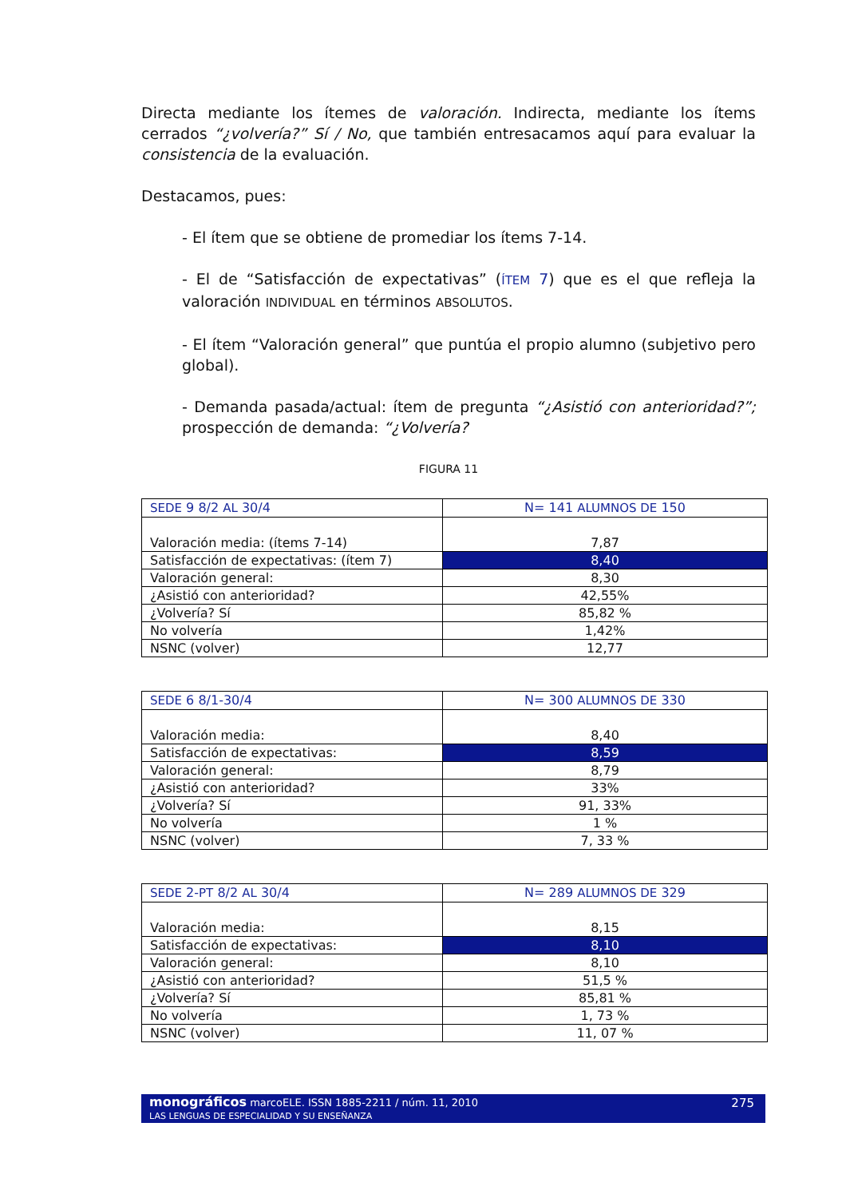Directa mediante los ítemes de valoración. Indirecta, mediante los ítems cerrados “¿volvería?” Sí / No, que también entresacamos aquí para evaluar la consistencia de la evaluación.
Destacamos, pues:
- El ítem que se obtiene de promediar los ítems 7-14.
- El de “Satisfacción de expectativas” (ÍTEM 7) que es el que refleja la valoración INDIVIDUAL en términos ABSOLUTOS.
- El ítem “Valoración general” que puntúa el propio alumno (subjetivo pero global).
- Demanda pasada/actual: ítem de pregunta “¿Asistió con anterioridad?”; prospección de demanda: “¿Volvería?
FIGURA 11
| SEDE 9 8/2 AL 30/4 | N= 141 ALUMNOS DE 150 |
| Valoración media: (ítems 7-14) | 7,87 |
| Satisfacción de expectativas: (ítem 7) | 8,40 |
| Valoración general: | 8,30 |
| ¿Asistió con anterioridad? | 42,55% |
| ¿Volvería? Sí | 85,82 % |
| No volvería | 1,42% |
| NSNC (volver) | 12,77 |
| SEDE 6 8/1-30/4 | N= 300 ALUMNOS DE 330 |
| Valoración media: | 8,40 |
| Satisfacción de expectativas: | 8,59 |
| Valoración general: | 8,79 |
| ¿Asistió con anterioridad? | 33% |
| ¿Volvería? Sí | 91, 33% |
| No volvería | 1 % |
| NSNC (volver) | 7, 33 % |
| SEDE 2- PT 8/2 AL 30/4 | N= 289 ALUMNOS DE 329 |
| Valoración media: | 8,15 |
| Satisfacción de expectativas: | 8,10 |
| Valoración general: | 8,10 |
| ¿Asistió con anterioridad? | 51,5 % |
| ¿Volvería? Sí | 85,81 % |
| No volvería | 1, 73 % |
| NSNC (volver) | 11, 07 % |
monográficos marcoELE. ISSN 1885-2211 / núm. 11, 2010
275
LAS LENGUAS DE ESPECIALIDAD Y SU ENSEÑANZA